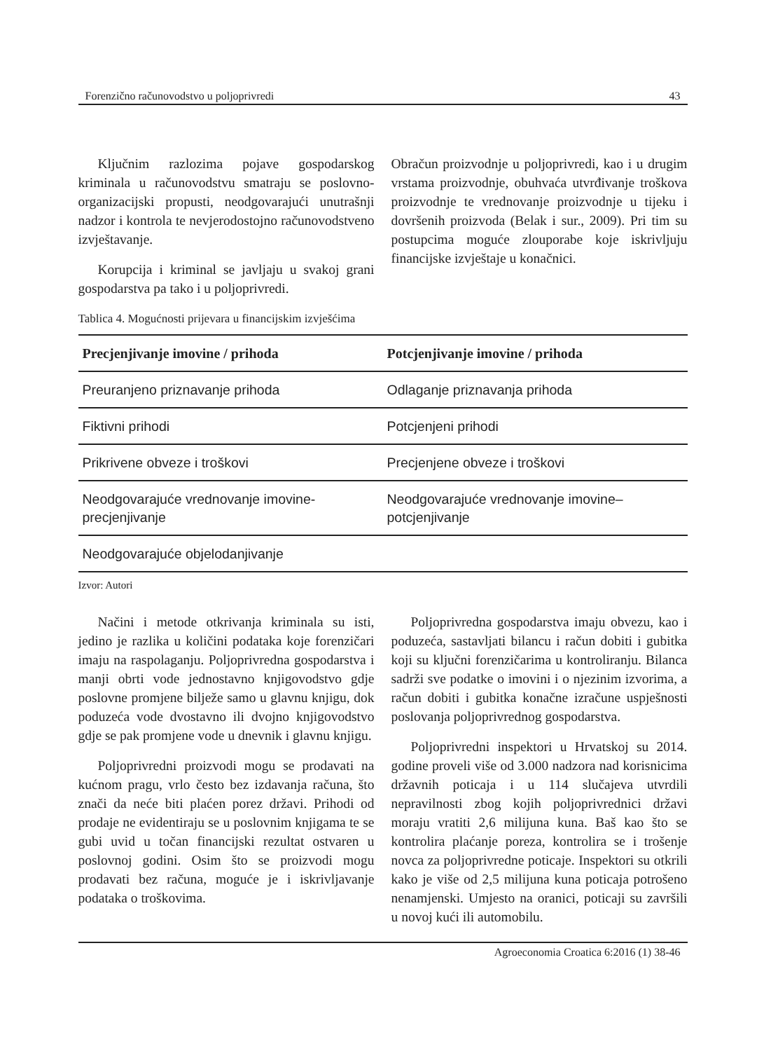Forenzično računovodstvo u poljoprivredi 43
Ključnim razlozima pojave gospodarskog kriminala u računovodstvu smatraju se poslovno-organizacijski propusti, neodgovarajući unutrašnji nadzor i kontrola te nevjerodostojno računovodstveno izvještavanje.
Korupcija i kriminal se javljaju u svakoj grani gospodarstva pa tako i u poljoprivredi.
Obračun proizvodnje u poljoprivredi, kao i u drugim vrstama proizvodnje, obuhvaća utvrđivanje troškova proizvodnje te vrednovanje proizvodnje u tijeku i dovršenih proizvoda (Belak i sur., 2009). Pri tim su postupcima moguće zlouporabe koje iskrivljuju financijske izvještaje u konačnici.
Tablica 4. Mogućnosti prijevara u financijskim izvješćima
| Precjenjivanje imovine / prihoda | Potcjenjivanje imovine / prihoda |
| --- | --- |
| Preuranjeno priznavanje prihoda | Odlaganje priznavanja prihoda |
| Fiktivni prihodi | Potcjenjeni prihodi |
| Prikrivene obveze i troškovi | Precjenjene obveze i troškovi |
| Neodgovarajuće vrednovanje imovine-precjenjivanje | Neodgovarajuće vrednovanje imovine–potcjenjivanje |
| Neodgovarajuće objelodanjivanje | |
Izvor: Autori
Načini i metode otkrivanja kriminala su isti, jedino je razlika u količini podataka koje forenzičari imaju na raspolaganju. Poljoprivredna gospodarstva i manji obrti vode jednostavno knjigovodstvo gdje poslovne promjene bilježe samo u glavnu knjigu, dok poduzeća vode dvostavno ili dvojno knjigovodstvo gdje se pak promjene vode u dnevnik i glavnu knjigu.
Poljoprivredni proizvodi mogu se prodavati na kućnom pragu, vrlo često bez izdavanja računa, što znači da neće biti plaćen porez državi. Prihodi od prodaje ne evidentiraju se u poslovnim knjigama te se gubi uvid u točan financijski rezultat ostvaren u poslovnoj godini. Osim što se proizvodi mogu prodavati bez računa, moguće je i iskrivljavanje podataka o troškovima.
Poljoprivredna gospodarstva imaju obvezu, kao i poduzeća, sastavljati bilancu i račun dobiti i gubitka koji su ključni forenzičarima u kontroliranju. Bilanca sadrži sve podatke o imovini i o njezinim izvorima, a račun dobiti i gubitka konačne izračune uspješnosti poslovanja poljoprivrednog gospodarstva.
Poljoprivredni inspektori u Hrvatskoj su 2014. godine proveli više od 3.000 nadzora nad korisnicima državnih poticaja i u 114 slučajeva utvrdili nepravilnosti zbog kojih poljoprivrednici državi moraju vratiti 2,6 milijuna kuna. Baš kao što se kontrolira plaćanje poreza, kontrolira se i trošenje novca za poljoprivredne poticaje. Inspektori su otkrili kako je više od 2,5 milijuna kuna poticaja potrošeno nenamjenski. Umjesto na oranici, poticaji su završili u novoj kući ili automobilu.
Agroeconomia Croatica 6:2016 (1) 38-46